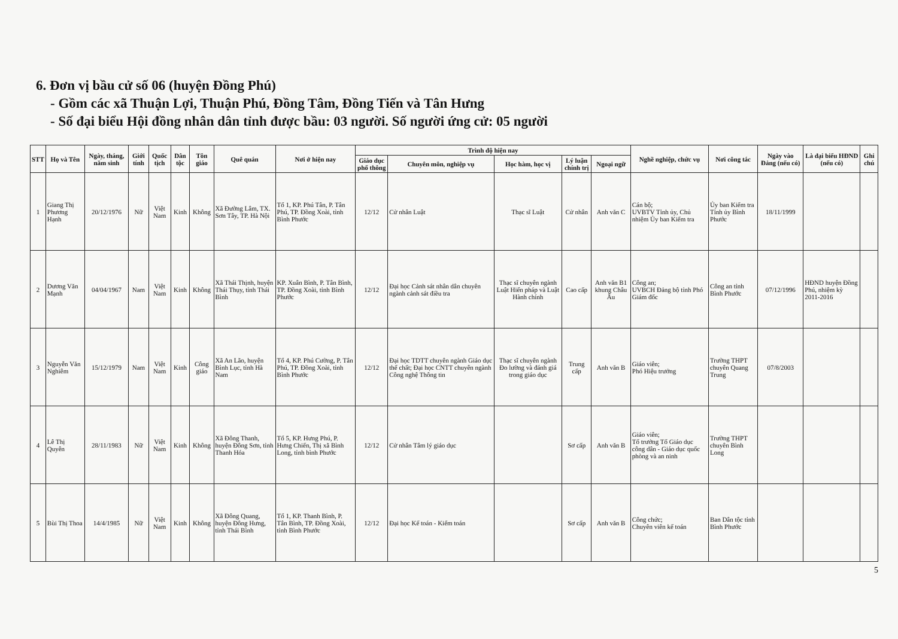6. Đơn vị bầu cử số 06 (huyện Đồng Phú)
- Gồm các xã Thuận Lợi, Thuận Phú, Đồng Tâm, Đồng Tiến và Tân Hưng
- Số đại biểu Hội đồng nhân dân tỉnh được bầu: 03 người. Số người ứng cử: 05 người
| STT | Họ và Tên | Ngày, tháng, năm sinh | Giới tính | Quốc tịch | Dân tộc | Tôn giáo | Quê quán | Nơi ở hiện nay | Trình độ hiện nay | | | | | Nghề nghiệp, chức vụ | Nơi công tác | Ngày vào Đảng (nếu có) | Là đại biểu HĐND (nếu có) | Ghi chú |
| --- | --- | --- | --- | --- | --- | --- | --- | --- | --- | --- | --- | --- | --- | --- | --- | --- | --- | --- |
| | | | | | | | | | Giáo dục phổ thông | Chuyên môn, nghiệp vụ | Học hàm, học vị | Lý luận chính trị | Ngoại ngữ | | | | | |
| 1 | Giang Thị Phương Hạnh | 20/12/1976 | Nữ | Việt Nam | Kinh | Không | Xã Đường Lâm, TX. Sơn Tây, TP. Hà Nội | Tổ 1, KP. Phú Tân, P. Tân Phú, TP. Đồng Xoài, tỉnh Bình Phước | 12/12 | Cử nhân Luật | Thạc sĩ Luật | Cử nhân | Anh văn C | Cán bộ; UVBTV Tỉnh ủy, Chủ nhiệm Ủy ban Kiểm tra | Ủy ban Kiểm tra Tỉnh ủy Bình Phước | 18/11/1999 | | |
| 2 | Dương Văn Mạnh | 04/04/1967 | Nam | Việt Nam | Kinh | Không | Xã Thái Thịnh, huyện Thái Thụy, tỉnh Thái Bình | KP. Xuân Bình, P. Tân Bình, TP. Đồng Xoài, tỉnh Bình Phước | 12/12 | Đại học Cảnh sát nhân dân chuyên ngành cảnh sát điều tra | Thạc sĩ chuyên ngành Luật Hiến pháp và Luật Hành chính | Cao cấp | Anh văn B1 khung Châu Âu | Công an; UVBCH Đảng bộ tỉnh Phó Giám đốc | Công an tỉnh Bình Phước | 07/12/1996 | HĐND huyện Đồng Phú, nhiệm kỳ 2011-2016 | |
| 3 | Nguyễn Văn Nghiêm | 15/12/1979 | Nam | Việt Nam | Kinh | Công giáo | Xã An Lão, huyện Bình Lục, tỉnh Hà Nam | Tổ 4, KP. Phú Cường, P. Tân Phú, TP. Đồng Xoài, tỉnh Bình Phước | 12/12 | Đại học TDTT chuyên ngành Giáo dục thể chất; Đại học CNTT chuyên ngành Công nghệ Thông tin | Thạc sĩ chuyên ngành Đo lường và đánh giá trong giáo dục | Trung cấp | Anh văn B | Giáo viên; Phó Hiệu trưởng | Trường THPT chuyên Quang Trung | 07/8/2003 | | |
| 4 | Lê Thị Quyên | 28/11/1983 | Nữ | Việt Nam | Kinh | Không | Xã Đông Thanh, huyện Đông Sơn, tỉnh Thanh Hóa | Tổ 5, KP. Hưng Phú, P. Hưng Chiến, Thị xã Bình Long, tỉnh bình Phước | 12/12 | Cử nhân Tâm lý giáo dục | | Sơ cấp | Anh văn B | Giáo viên; Tổ trưởng Tổ Giáo dục công dân - Giáo dục quốc phòng và an ninh | Trường THPT chuyên Bình Long | | | |
| 5 | Bùi Thị Thoa | 14/4/1985 | Nữ | Việt Nam | Kinh | Không | Xã Đông Quang, huyện Đông Hưng, tỉnh Thái Bình | Tổ 1, KP. Thanh Bình, P. Tân Bình, TP. Đồng Xoài, tỉnh Bình Phước | 12/12 | Đại học Kế toán - Kiểm toán | | Sơ cấp | Anh văn B | Công chức; Chuyên viên kế toán | Ban Dân tộc tỉnh Bình Phước | | | |
5